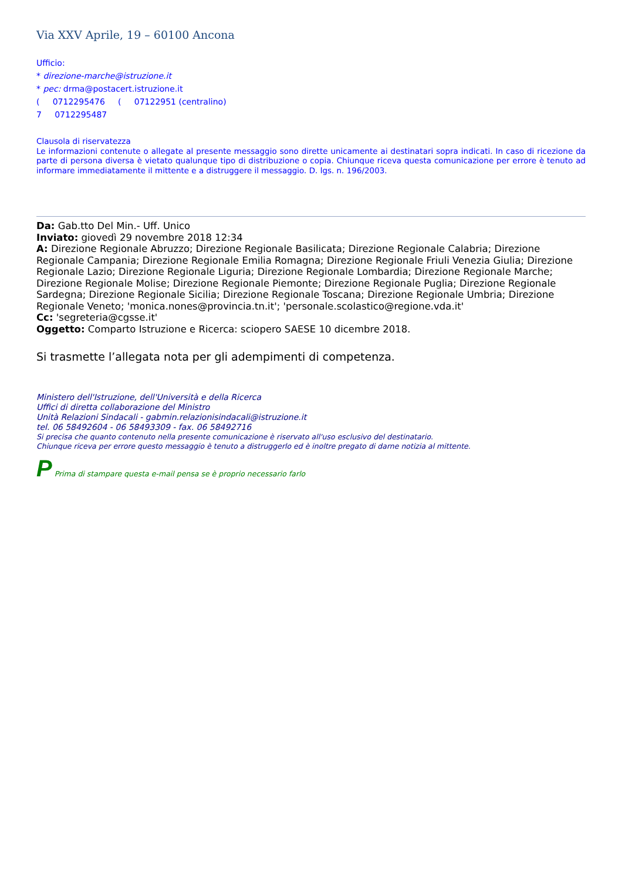Via XXV Aprile, 19 – 60100 Ancona
Ufficio:
* direzione-marche@istruzione.it
* pec: drma@postacert.istruzione.it
( 0712295476 ( 07122951 (centralino)
7 0712295487
Clausola di riservatezza
Le informazioni contenute o allegate al presente messaggio sono dirette unicamente ai destinatari sopra indicati. In caso di ricezione da parte di persona diversa è vietato qualunque tipo di distribuzione o copia. Chiunque riceva questa comunicazione per errore è tenuto ad informare immediatamente il mittente e a distruggere il messaggio. D. lgs. n. 196/2003.
Da: Gab.tto Del Min.- Uff. Unico
Inviato: giovedì 29 novembre 2018 12:34
A: Direzione Regionale Abruzzo; Direzione Regionale Basilicata; Direzione Regionale Calabria; Direzione Regionale Campania; Direzione Regionale Emilia Romagna; Direzione Regionale Friuli Venezia Giulia; Direzione Regionale Lazio; Direzione Regionale Liguria; Direzione Regionale Lombardia; Direzione Regionale Marche; Direzione Regionale Molise; Direzione Regionale Piemonte; Direzione Regionale Puglia; Direzione Regionale Sardegna; Direzione Regionale Sicilia; Direzione Regionale Toscana; Direzione Regionale Umbria; Direzione Regionale Veneto; 'monica.nones@provincia.tn.it'; 'personale.scolastico@regione.vda.it'
Cc: 'segreteria@cgsse.it'
Oggetto: Comparto Istruzione e Ricerca: sciopero SAESE 10 dicembre 2018.
Si trasmette l’allegata nota per gli adempimenti di competenza.
Ministero dell'Istruzione, dell'Università e della Ricerca
Uffici di diretta collaborazione del Ministro
Unità Relazioni Sindacali - gabmin.relazionisindacali@istruzione.it
tel. 06 58492604 - 06 58493309 - fax. 06 58492716
Si precisa che quanto contenuto nella presente comunicazione è riservato all'uso esclusivo del destinatario.
Chiunque riceva per errore questo messaggio è tenuto a distruggerlo ed è inoltre pregato di darne notizia al mittente.
P Prima di stampare questa e-mail pensa se è proprio necessario farlo